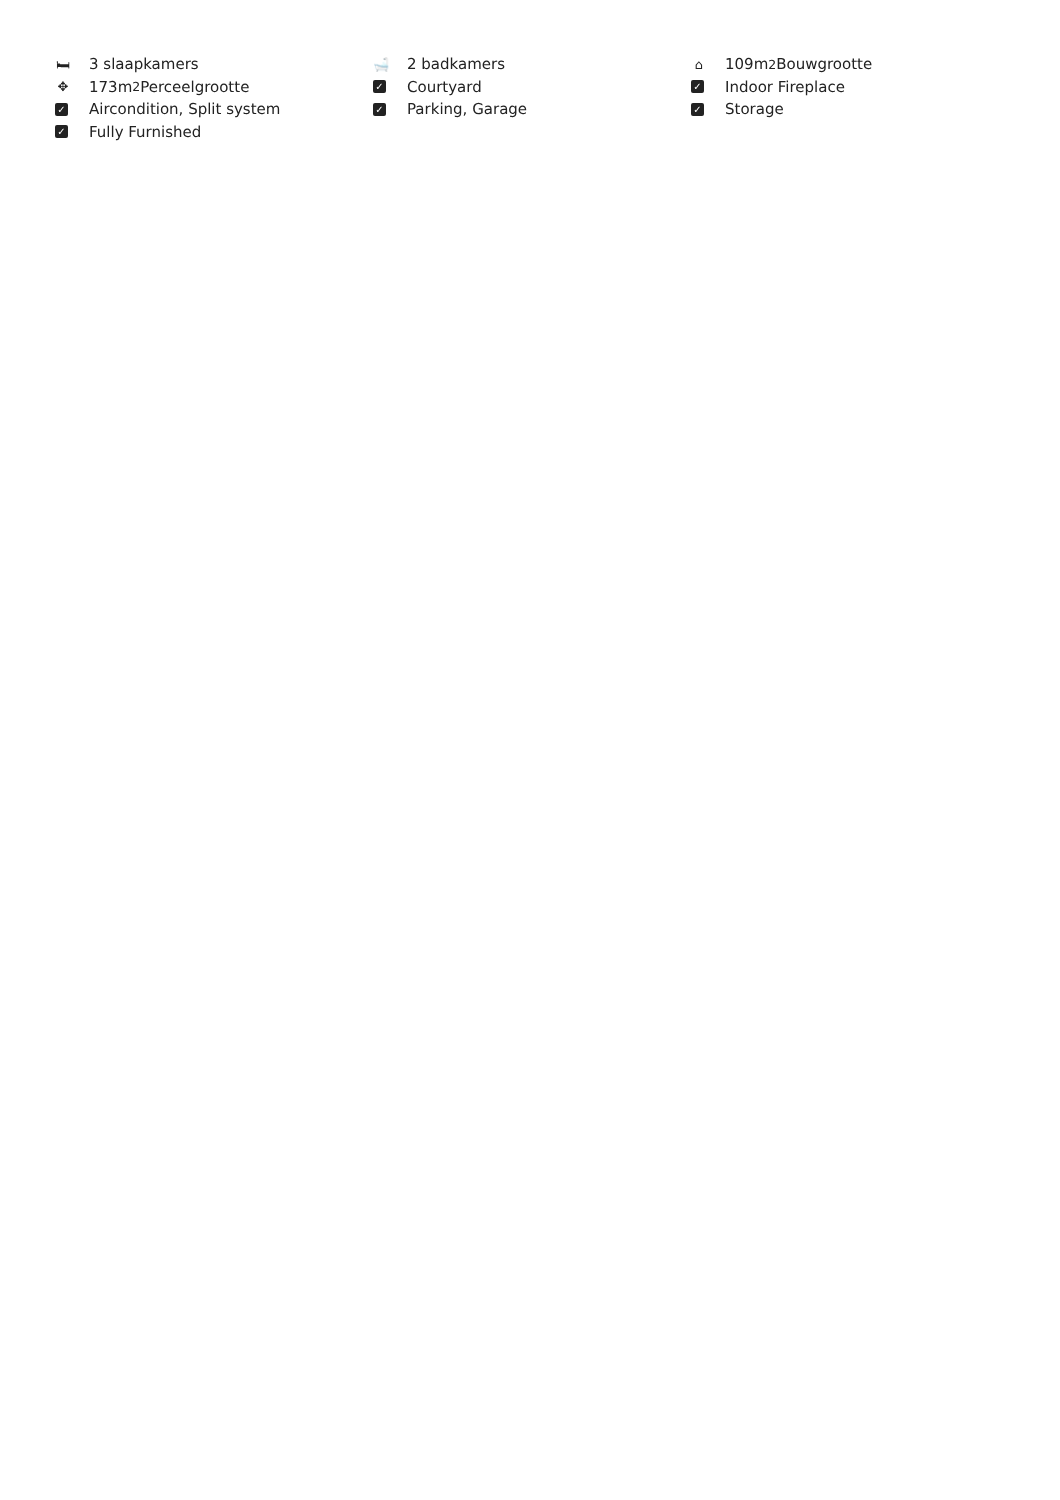🛏 3 slaapkamers
🛁 2 badkamers
⌂ 109m<sup>2</sup> Bouwgrootte
✥ 173m<sup>2</sup> Perceelgrootte
✓ Courtyard
✓ Indoor Fireplace
✓ Aircondition, Split system
✓ Parking, Garage
✓ Storage
✓ Fully Furnished